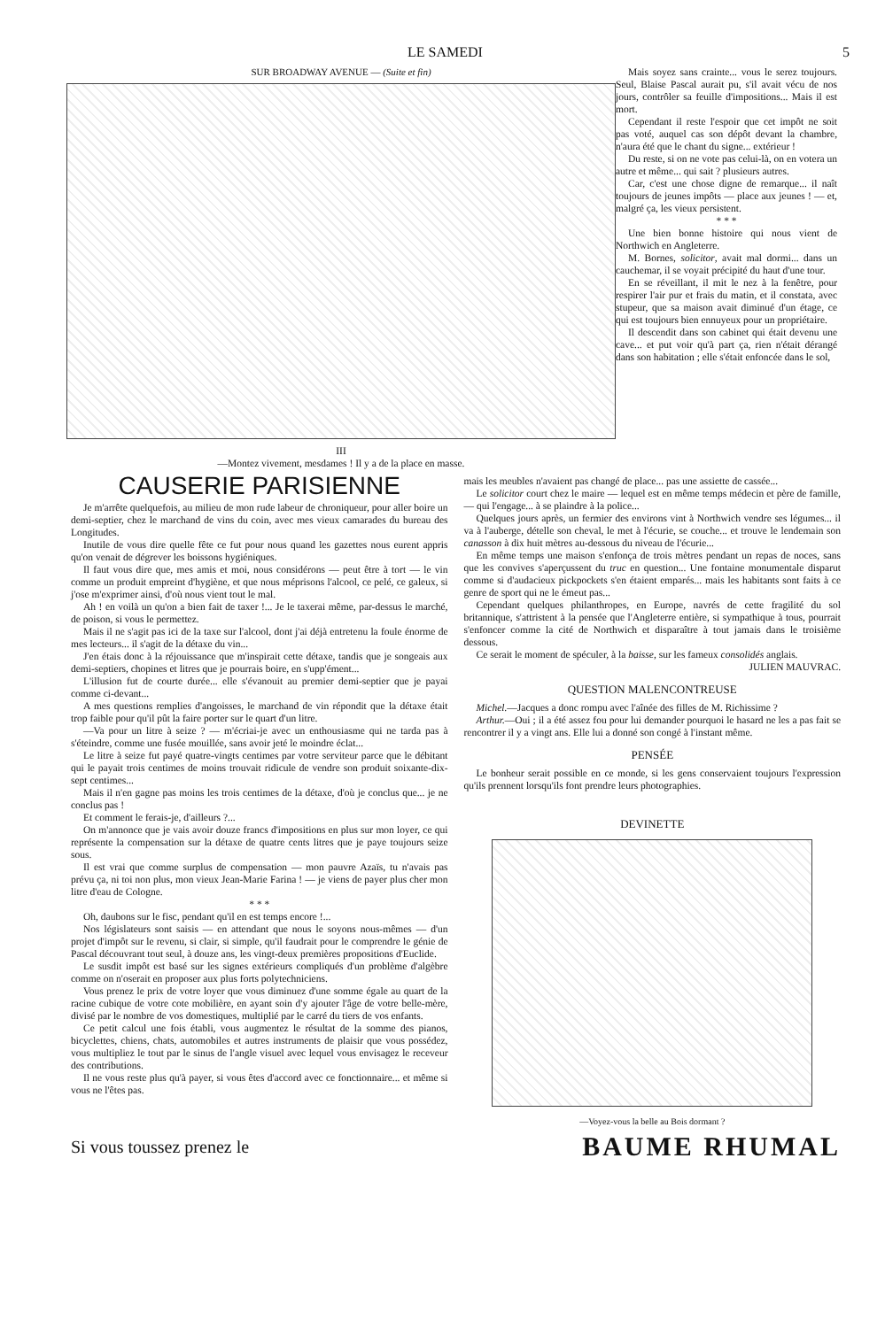LE SAMEDI 5
SUR BROADWAY AVENUE — (Suite et fin)
III
—Montez vivement, mesdames ! Il y a de la place en masse.
Mais soyez sans crainte... vous le serez toujours. Seul, Blaise Pascal aurait pu, s'il avait vécu de nos jours, contrôler sa feuille d'impositions... Mais il est mort.
Cependant il reste l'espoir que cet impôt ne soit pas voté, auquel cas son dépôt devant la chambre, n'aura été que le chant du signe... extérieur !
Du reste, si on ne vote pas celui-là, on en votera un autre et même... qui sait ? plusieurs autres.
Car, c'est une chose digne de remarque... il naît toujours de jeunes impôts — place aux jeunes ! — et, malgré ça, les vieux persistent.
* * *
Une bien bonne histoire qui nous vient de Northwich en Angleterre.
M. Bornes, solicitor, avait mal dormi... dans un cauchemar, il se voyait précipité du haut d'une tour.
En se réveillant, il mit le nez à la fenêtre, pour respirer l'air pur et frais du matin, et il constata, avec stupeur, que sa maison avait diminué d'un étage, ce qui est toujours bien ennuyeux pour un propriétaire.
Il descendit dans son cabinet qui était devenu une cave... et put voir qu'à part ça, rien n'était dérangé dans son habitation ; elle s'était enfoncée dans le sol,
CAUSERIE PARISIENNE
Je m'arrête quelquefois, au milieu de mon rude labeur de chroniqueur, pour aller boire un demi-septier, chez le marchand de vins du coin, avec mes vieux camarades du bureau des Longitudes.
Inutile de vous dire quelle fête ce fut pour nous quand les gazettes nous eurent appris qu'on venait de dégrever les boissons hygiéniques.
Il faut vous dire que, mes amis et moi, nous considérons — peut être à tort — le vin comme un produit empreint d'hygiène, et que nous méprisons l'alcool, ce pelé, ce galeux, si j'ose m'exprimer ainsi, d'où nous vient tout le mal.
Ah ! en voilà un qu'on a bien fait de taxer !... Je le taxerai même, par-dessus le marché, de poison, si vous le permettez.
Mais il ne s'agit pas ici de la taxe sur l'alcool, dont j'ai déjà entretenu la foule énorme de mes lecteurs... il s'agit de la détaxe du vin...
J'en étais donc à la réjouissance que m'inspirait cette détaxe, tandis que je songeais aux demi-septiers, chopines et litres que je pourrais boire, en s'upp'ément...
L'illusion fut de courte durée... elle s'évanouit au premier demi-septier que je payai comme ci-devant...
A mes questions remplies d'angoisses, le marchand de vin répondit que la détaxe était trop faible pour qu'il pût la faire porter sur le quart d'un litre.
—Va pour un litre à seize ? — m'écriai-je avec un enthousiasme qui ne tarda pas à s'éteindre, comme une fusée mouillée, sans avoir jeté le moindre éclat...
Le litre à seize fut payé quatre-vingts centimes par votre serviteur parce que le débitant qui le payait trois centimes de moins trouvait ridicule de vendre son produit soixante-dix-sept centimes...
Mais il n'en gagne pas moins les trois centimes de la détaxe, d'où je conclus que... je ne conclus pas !
Et comment le ferais-je, d'ailleurs ?...
On m'annonce que je vais avoir douze francs d'impositions en plus sur mon loyer, ce qui représente la compensation sur la détaxe de quatre cents litres que je paye toujours seize sous.
Il est vrai que comme surplus de compensation — mon pauvre Azaïs, tu n'avais pas prévu ça, ni toi non plus, mon vieux Jean-Marie Farina ! — je viens de payer plus cher mon litre d'eau de Cologne.
* * *
Oh, daubons sur le fisc, pendant qu'il en est temps encore !...
Nos législateurs sont saisis — en attendant que nous le soyons nous-mêmes — d'un projet d'impôt sur le revenu, si clair, si simple, qu'il faudrait pour le comprendre le génie de Pascal découvrant tout seul, à douze ans, les vingt-deux premières propositions d'Euclide.
Le susdit impôt est basé sur les signes extérieurs compliqués d'un problème d'algèbre comme on n'oserait en proposer aux plus forts polytechniciens.
Vous prenez le prix de votre loyer que vous diminuez d'une somme égale au quart de la racine cubique de votre cote mobilière, en ayant soin d'y ajouter l'âge de votre belle-mère, divisé par le nombre de vos domestiques, multiplié par le carré du tiers de vos enfants.
Ce petit calcul une fois établi, vous augmentez le résultat de la somme des pianos, bicyclettes, chiens, chats, automobiles et autres instruments de plaisir que vous possédez, vous multipliez le tout par le sinus de l'angle visuel avec lequel vous envisagez le receveur des contributions.
Il ne vous reste plus qu'à payer, si vous êtes d'accord avec ce fonctionnaire... et même si vous ne l'êtes pas.
mais les meubles n'avaient pas changé de place... pas une assiette de cassée...
Le solicitor court chez le maire — lequel est en même temps médecin et père de famille, — qui l'engage... à se plaindre à la police...
Quelques jours après, un fermier des environs vint à Northwich vendre ses légumes... il va à l'auberge, dételle son cheval, le met à l'écurie, se couche... et trouve le lendemain son canasson à dix huit mètres au-dessous du niveau de l'écurie...
En même temps une maison s'enfonça de trois mètres pendant un repas de noces, sans que les convives s'aperçussent du truc en question... Une fontaine monumentale disparut comme si d'audacieux pickpockets s'en étaient emparés... mais les habitants sont faits à ce genre de sport qui ne le émeut pas...
Cependant quelques philanthropes, en Europe, navrés de cette fragilité du sol britannique, s'attristent à la pensée que l'Angleterre entière, si sympathique à tous, pourrait s'enfoncer comme la cité de Northwich et disparaître à tout jamais dans le troisième dessous.
Ce serait le moment de spéculer, à la baisse, sur les fameux consolidés anglais.
JULIEN MAUVRAC.
QUESTION MALENCONTREUSE
Michel.—Jacques a donc rompu avec l'aînée des filles de M. Richissime ?
Arthur.—Oui ; il a été assez fou pour lui demander pourquoi le hasard ne les a pas fait se rencontrer il y a vingt ans. Elle lui a donné son congé à l'instant même.
PENSÉE
Le bonheur serait possible en ce monde, si les gens conservaient toujours l'expression qu'ils prennent lorsqu'ils font prendre leurs photographies.
DEVINETTE
—Voyez-vous la belle au Bois dormant ?
Si vous toussez prenez le BAUME RHUMAL